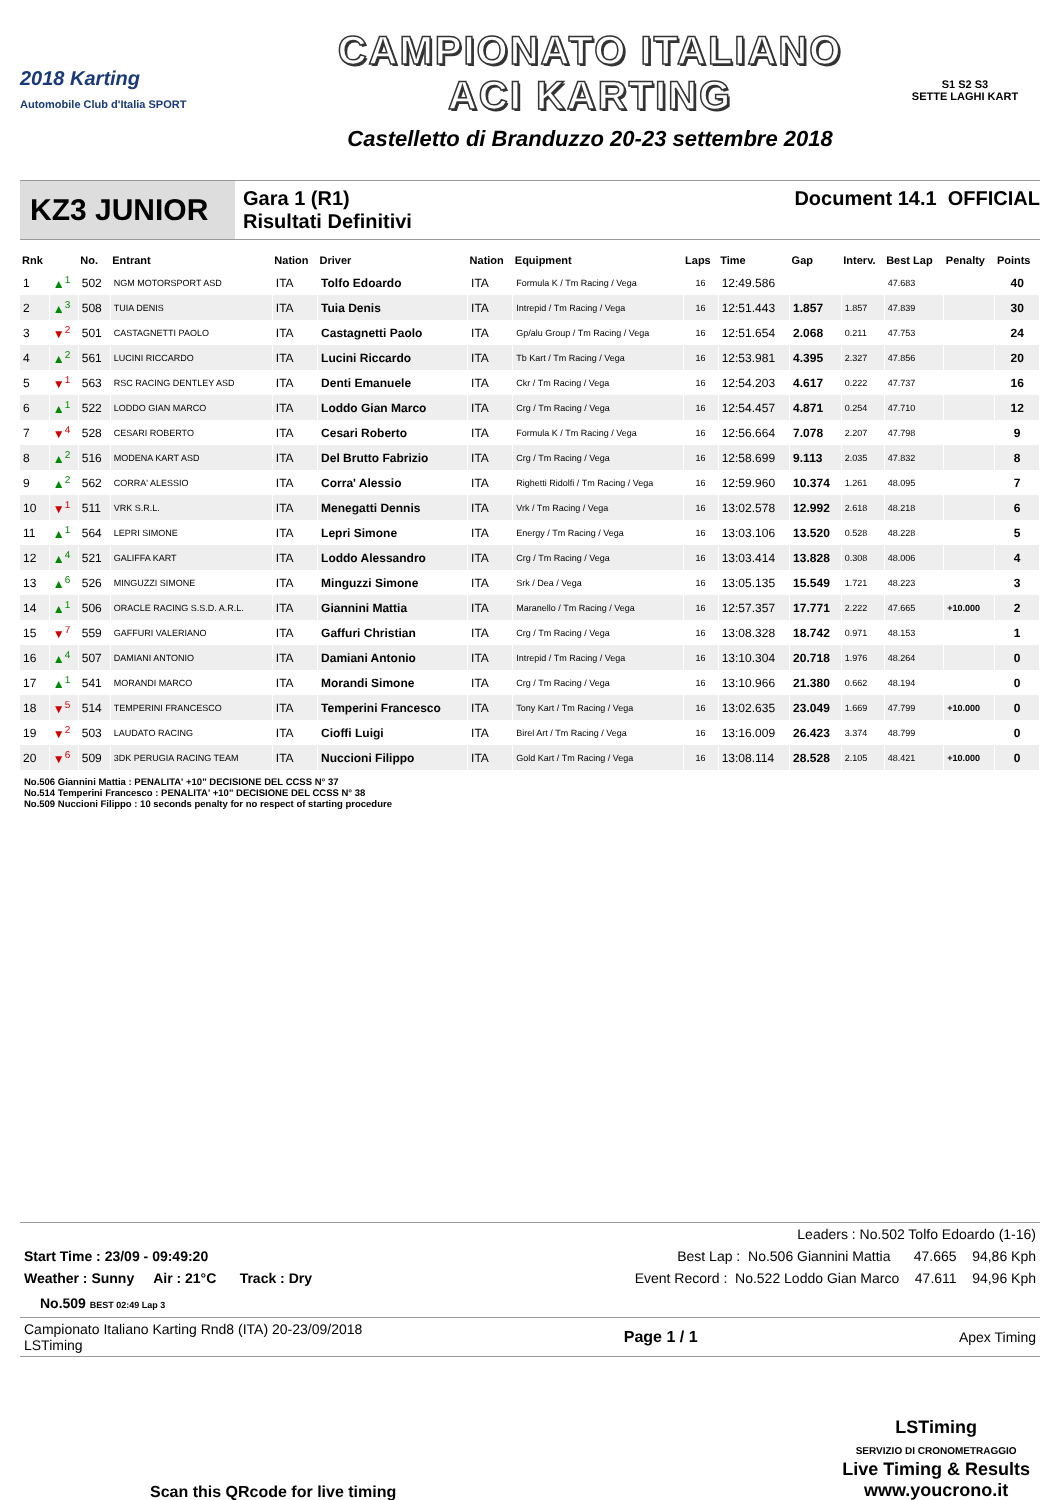2018 Karting
Automobile Club d'Italia SPORT
CAMPIONATO ITALIANO
ACI KARTING
Castelletto di Branduzzo 20-23 settembre 2018
S1 S2 S3
SETTE LAGHI KART
KZ3 JUNIOR
Gara 1 (R1)
Risultati Definitivi
Document 14.1 OFFICIAL
| Rnk | | No. | Entrant | Nation | Driver | Nation | Equipment | Laps | Time | Gap | Interv. | Best Lap | Penalty | Points |
| --- | --- | --- | --- | --- | --- | --- | --- | --- | --- | --- | --- | --- | --- | --- |
| 1 | ▲<sup>1</sup> | 502 | NGM MOTORSPORT ASD | ITA | Tolfo Edoardo | ITA | Formula K / Tm Racing / Vega | 16 | 12:49.586 | | | 47.683 | | 40 |
| 2 | ▲<sup>3</sup> | 508 | TUIA DENIS | ITA | Tuia Denis | ITA | Intrepid / Tm Racing / Vega | 16 | 12:51.443 | 1.857 | 1.857 | 47.839 | | 30 |
| 3 | ▼<sup>2</sup> | 501 | CASTAGNETTI PAOLO | ITA | Castagnetti Paolo | ITA | Gp/alu Group / Tm Racing / Vega | 16 | 12:51.654 | 2.068 | 0.211 | 47.753 | | 24 |
| 4 | ▲<sup>2</sup> | 561 | LUCINI RICCARDO | ITA | Lucini Riccardo | ITA | Tb Kart / Tm Racing / Vega | 16 | 12:53.981 | 4.395 | 2.327 | 47.856 | | 20 |
| 5 | ▼<sup>1</sup> | 563 | RSC RACING DENTLEY ASD | ITA | Denti Emanuele | ITA | Ckr / Tm Racing / Vega | 16 | 12:54.203 | 4.617 | 0.222 | 47.737 | | 16 |
| 6 | ▲<sup>1</sup> | 522 | LODDO GIAN MARCO | ITA | Loddo Gian Marco | ITA | Crg / Tm Racing / Vega | 16 | 12:54.457 | 4.871 | 0.254 | 47.710 | | 12 |
| 7 | ▼<sup>4</sup> | 528 | CESARI ROBERTO | ITA | Cesari Roberto | ITA | Formula K / Tm Racing / Vega | 16 | 12:56.664 | 7.078 | 2.207 | 47.798 | | 9 |
| 8 | ▲<sup>2</sup> | 516 | MODENA KART ASD | ITA | Del Brutto Fabrizio | ITA | Crg / Tm Racing / Vega | 16 | 12:58.699 | 9.113 | 2.035 | 47.832 | | 8 |
| 9 | ▲<sup>2</sup> | 562 | CORRA' ALESSIO | ITA | Corra' Alessio | ITA | Righetti Ridolfi / Tm Racing / Vega | 16 | 12:59.960 | 10.374 | 1.261 | 48.095 | | 7 |
| 10 | ▼<sup>1</sup> | 511 | VRK S.R.L. | ITA | Menegatti Dennis | ITA | Vrk / Tm Racing / Vega | 16 | 13:02.578 | 12.992 | 2.618 | 48.218 | | 6 |
| 11 | ▲<sup>1</sup> | 564 | LEPRI SIMONE | ITA | Lepri Simone | ITA | Energy / Tm Racing / Vega | 16 | 13:03.106 | 13.520 | 0.528 | 48.228 | | 5 |
| 12 | ▲<sup>4</sup> | 521 | GALIFFA KART | ITA | Loddo Alessandro | ITA | Crg / Tm Racing / Vega | 16 | 13:03.414 | 13.828 | 0.308 | 48.006 | | 4 |
| 13 | ▲<sup>6</sup> | 526 | MINGUZZI SIMONE | ITA | Minguzzi Simone | ITA | Srk / Dea / Vega | 16 | 13:05.135 | 15.549 | 1.721 | 48.223 | | 3 |
| 14 | ▲<sup>1</sup> | 506 | ORACLE RACING S.S.D. A.R.L. | ITA | Giannini Mattia | ITA | Maranello / Tm Racing / Vega | 16 | 12:57.357 | 17.771 | 2.222 | 47.665 | +10.000 | 2 |
| 15 | ▼<sup>7</sup> | 559 | GAFFURI VALERIANO | ITA | Gaffuri Christian | ITA | Crg / Tm Racing / Vega | 16 | 13:08.328 | 18.742 | 0.971 | 48.153 | | 1 |
| 16 | ▲<sup>4</sup> | 507 | DAMIANI ANTONIO | ITA | Damiani Antonio | ITA | Intrepid / Tm Racing / Vega | 16 | 13:10.304 | 20.718 | 1.976 | 48.264 | | 0 |
| 17 | ▲<sup>1</sup> | 541 | MORANDI MARCO | ITA | Morandi Simone | ITA | Crg / Tm Racing / Vega | 16 | 13:10.966 | 21.380 | 0.662 | 48.194 | | 0 |
| 18 | ▼<sup>5</sup> | 514 | TEMPERINI FRANCESCO | ITA | Temperini Francesco | ITA | Tony Kart / Tm Racing / Vega | 16 | 13:02.635 | 23.049 | 1.669 | 47.799 | +10.000 | 0 |
| 19 | ▼<sup>2</sup> | 503 | LAUDATO RACING | ITA | Cioffi Luigi | ITA | Birel Art / Tm Racing / Vega | 16 | 13:16.009 | 26.423 | 3.374 | 48.799 | | 0 |
| 20 | ▼<sup>6</sup> | 509 | 3DK PERUGIA RACING TEAM | ITA | Nuccioni Filippo | ITA | Gold Kart / Tm Racing / Vega | 16 | 13:08.114 | 28.528 | 2.105 | 48.421 | +10.000 | 0 |
No.506 Giannini Mattia : PENALITA' +10" DECISIONE DEL CCSS N° 37
No.514 Temperini Francesco : PENALITA' +10" DECISIONE DEL CCSS N° 38
No.509 Nuccioni Filippo : 10 seconds penalty for no respect of starting procedure
Leaders : No.502 Tolfo Edoardo (1-16)
Start Time : 23/09 - 09:49:20 Best Lap : No.506 Giannini Mattia 47.665 94,86 Kph
Weather : Sunny Air : 21°C Track : Dry Event Record : No.522 Loddo Gian Marco 47.611 94,96 Kph
No.509 BEST 02:49 Lap 3
Campionato Italiano Karting Rnd8 (ITA) 20-23/09/2018
LSTiming Page 1 / 1 Apex Timing
Scan this QRcode for live timing LSTiming
SERVIZIO DI CRONOMETRAGGIO
Live Timing & Results
www.youcrono.it